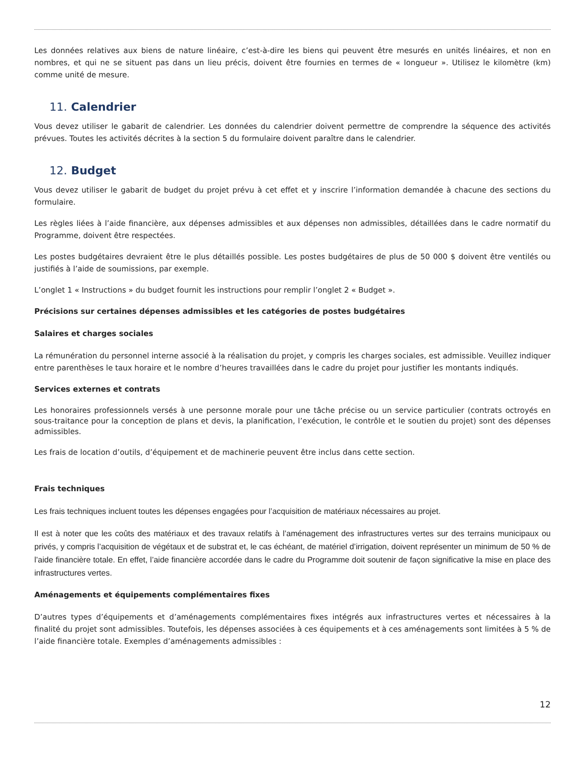Les données relatives aux biens de nature linéaire, c’est-à-dire les biens qui peuvent être mesurés en unités linéaires, et non en nombres, et qui ne se situent pas dans un lieu précis, doivent être fournies en termes de « longueur ». Utilisez le kilomètre (km) comme unité de mesure.
11. Calendrier
Vous devez utiliser le gabarit de calendrier. Les données du calendrier doivent permettre de comprendre la séquence des activités prévues. Toutes les activités décrites à la section 5 du formulaire doivent paraître dans le calendrier.
12. Budget
Vous devez utiliser le gabarit de budget du projet prévu à cet effet et y inscrire l’information demandée à chacune des sections du formulaire.
Les règles liées à l’aide financière, aux dépenses admissibles et aux dépenses non admissibles, détaillées dans le cadre normatif du Programme, doivent être respectées.
Les postes budgétaires devraient être le plus détaillés possible. Les postes budgétaires de plus de 50 000 $ doivent être ventilés ou justifiés à l’aide de soumissions, par exemple.
L’onglet 1 « Instructions » du budget fournit les instructions pour remplir l’onglet 2 « Budget ».
Précisions sur certaines dépenses admissibles et les catégories de postes budgétaires
Salaires et charges sociales
La rémunération du personnel interne associé à la réalisation du projet, y compris les charges sociales, est admissible. Veuillez indiquer entre parenthèses le taux horaire et le nombre d’heures travaillées dans le cadre du projet pour justifier les montants indiqués.
Services externes et contrats
Les honoraires professionnels versés à une personne morale pour une tâche précise ou un service particulier (contrats octroyés en sous-traitance pour la conception de plans et devis, la planification, l’exécution, le contrôle et le soutien du projet) sont des dépenses admissibles.
Les frais de location d’outils, d’équipement et de machinerie peuvent être inclus dans cette section.
Frais techniques
Les frais techniques incluent toutes les dépenses engagées pour l’acquisition de matériaux nécessaires au projet.
Il est à noter que les coûts des matériaux et des travaux relatifs à l’aménagement des infrastructures vertes sur des terrains municipaux ou privés, y compris l’acquisition de végétaux et de substrat et, le cas échéant, de matériel d’irrigation, doivent représenter un minimum de 50 % de l’aide financière totale. En effet, l’aide financière accordée dans le cadre du Programme doit soutenir de façon significative la mise en place des infrastructures vertes.
Aménagements et équipements complémentaires fixes
D’autres types d’équipements et d’aménagements complémentaires fixes intégrés aux infrastructures vertes et nécessaires à la finalité du projet sont admissibles. Toutefois, les dépenses associées à ces équipements et à ces aménagements sont limitées à 5 % de l’aide financière totale. Exemples d’aménagements admissibles :
12